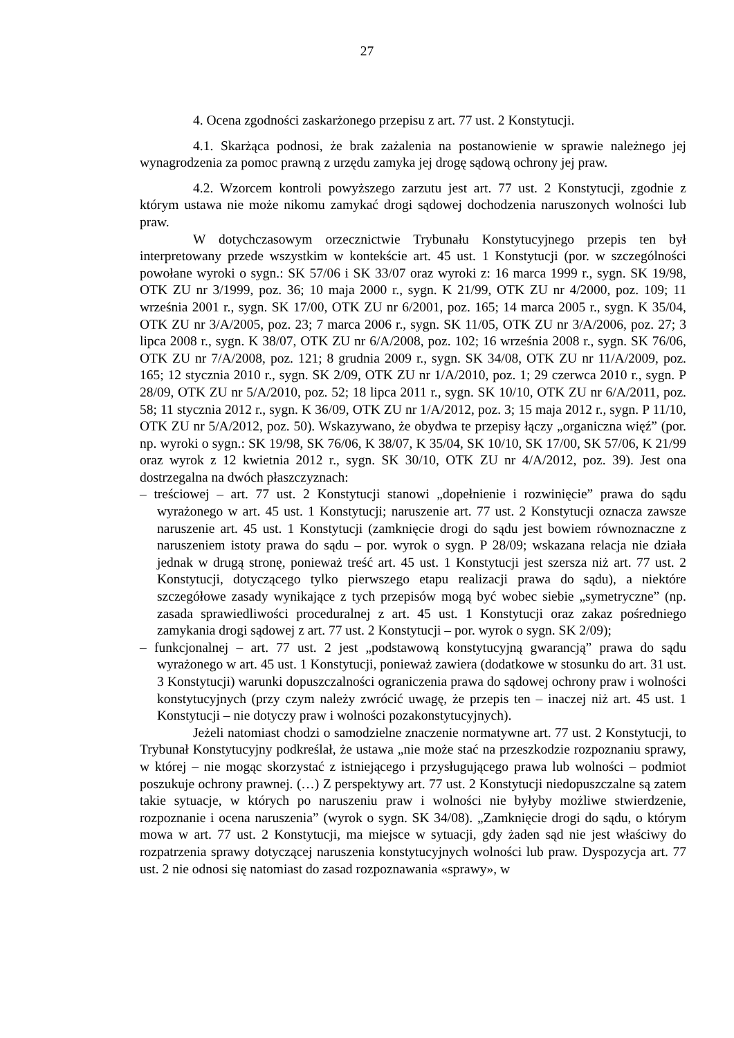27
4. Ocena zgodności zaskarżonego przepisu z art. 77 ust. 2 Konstytucji.
4.1. Skarżąca podnosi, że brak zażalenia na postanowienie w sprawie należnego jej wynagrodzenia za pomoc prawną z urzędu zamyka jej drogę sądową ochrony jej praw.
4.2. Wzorcem kontroli powyższego zarzutu jest art. 77 ust. 2 Konstytucji, zgodnie z którym ustawa nie może nikomu zamykać drogi sądowej dochodzenia naruszonych wolności lub praw.
W dotychczasowym orzecznictwie Trybunału Konstytucyjnego przepis ten był interpretowany przede wszystkim w kontekście art. 45 ust. 1 Konstytucji (por. w szczególności powołane wyroki o sygn.: SK 57/06 i SK 33/07 oraz wyroki z: 16 marca 1999 r., sygn. SK 19/98, OTK ZU nr 3/1999, poz. 36; 10 maja 2000 r., sygn. K 21/99, OTK ZU nr 4/2000, poz. 109; 11 września 2001 r., sygn. SK 17/00, OTK ZU nr 6/2001, poz. 165; 14 marca 2005 r., sygn. K 35/04, OTK ZU nr 3/A/2005, poz. 23; 7 marca 2006 r., sygn. SK 11/05, OTK ZU nr 3/A/2006, poz. 27; 3 lipca 2008 r., sygn. K 38/07, OTK ZU nr 6/A/2008, poz. 102; 16 września 2008 r., sygn. SK 76/06, OTK ZU nr 7/A/2008, poz. 121; 8 grudnia 2009 r., sygn. SK 34/08, OTK ZU nr 11/A/2009, poz. 165; 12 stycznia 2010 r., sygn. SK 2/09, OTK ZU nr 1/A/2010, poz. 1; 29 czerwca 2010 r., sygn. P 28/09, OTK ZU nr 5/A/2010, poz. 52; 18 lipca 2011 r., sygn. SK 10/10, OTK ZU nr 6/A/2011, poz. 58; 11 stycznia 2012 r., sygn. K 36/09, OTK ZU nr 1/A/2012, poz. 3; 15 maja 2012 r., sygn. P 11/10, OTK ZU nr 5/A/2012, poz. 50). Wskazywano, że obydwa te przepisy łączy „organiczna więź” (por. np. wyroki o sygn.: SK 19/98, SK 76/06, K 38/07, K 35/04, SK 10/10, SK 17/00, SK 57/06, K 21/99 oraz wyrok z 12 kwietnia 2012 r., sygn. SK 30/10, OTK ZU nr 4/A/2012, poz. 39). Jest ona dostrzegalna na dwóch płaszczyznach:
– treściowej – art. 77 ust. 2 Konstytucji stanowi „dopełnienie i rozwinięcie” prawa do sądu wyrażonego w art. 45 ust. 1 Konstytucji; naruszenie art. 77 ust. 2 Konstytucji oznacza zawsze naruszenie art. 45 ust. 1 Konstytucji (zamknięcie drogi do sądu jest bowiem równoznaczne z naruszeniem istoty prawa do sądu – por. wyrok o sygn. P 28/09; wskazana relacja nie działa jednak w drugą stronę, ponieważ treść art. 45 ust. 1 Konstytucji jest szersza niż art. 77 ust. 2 Konstytucji, dotyczącego tylko pierwszego etapu realizacji prawa do sądu), a niektóre szczegółowe zasady wynikające z tych przepisów mogą być wobec siebie „symetryczne” (np. zasada sprawiedliwości proceduralnej z art. 45 ust. 1 Konstytucji oraz zakaz pośredniego zamykania drogi sądowej z art. 77 ust. 2 Konstytucji – por. wyrok o sygn. SK 2/09);
– funkcjonalnej – art. 77 ust. 2 jest „podstawową konstytucyjną gwarancją” prawa do sądu wyrażonego w art. 45 ust. 1 Konstytucji, ponieważ zawiera (dodatkowe w stosunku do art. 31 ust. 3 Konstytucji) warunki dopuszczalności ograniczenia prawa do sądowej ochrony praw i wolności konstytucyjnych (przy czym należy zwrócić uwagę, że przepis ten – inaczej niż art. 45 ust. 1 Konstytucji – nie dotyczy praw i wolności pozakonstytucyjnych).
Jeżeli natomiast chodzi o samodzielne znaczenie normatywne art. 77 ust. 2 Konstytucji, to Trybunał Konstytucyjny podkreślał, że ustawa „nie może stać na przeszkodzie rozpoznaniu sprawy, w której – nie mogąc skorzystać z istniejącego i przysługującego prawa lub wolności – podmiot poszukuje ochrony prawnej. (…) Z perspektywy art. 77 ust. 2 Konstytucji niedopuszczalne są zatem takie sytuacje, w których po naruszeniu praw i wolności nie byłyby możliwe stwierdzenie, rozpoznanie i ocena naruszenia” (wyrok o sygn. SK 34/08). „Zamknięcie drogi do sądu, o którym mowa w art. 77 ust. 2 Konstytucji, ma miejsce w sytuacji, gdy żaden sąd nie jest właściwy do rozpatrzenia sprawy dotyczącej naruszenia konstytucyjnych wolności lub praw. Dyspozycja art. 77 ust. 2 nie odnosi się natomiast do zasad rozpoznawania «sprawy», w